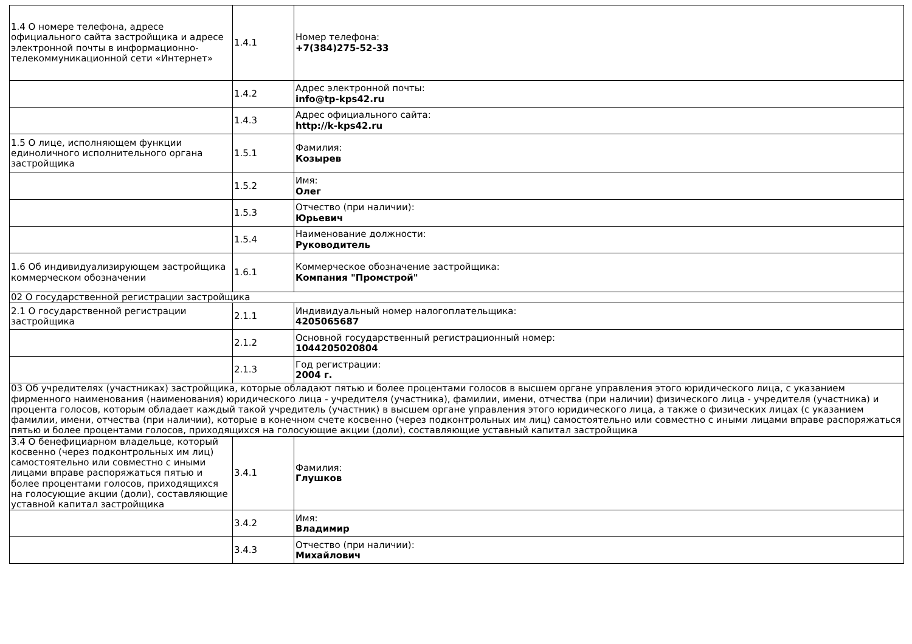| 1.4 О номере телефона, адресе официального сайта застройщика и адресе электронной почты в информационно-телекоммуникационной сети «Интернет» | 1.4.1 | Номер телефона: +7(384)275-52-33 |
| | 1.4.2 | Адрес электронной почты: info@tp-kps42.ru |
| | 1.4.3 | Адрес официального сайта: http://k-kps42.ru |
| 1.5 О лице, исполняющем функции единоличного исполнительного органа застройщика | 1.5.1 | Фамилия: Козырев |
| | 1.5.2 | Имя: Олег |
| | 1.5.3 | Отчество (при наличии): Юрьевич |
| | 1.5.4 | Наименование должности: Руководитель |
| 1.6 Об индивидуализирующем застройщика коммерческом обозначении | 1.6.1 | Коммерческое обозначение застройщика: Компания "Промстрой" |
| 02 О государственной регистрации застройщика | | |
| 2.1 О государственной регистрации застройщика | 2.1.1 | Индивидуальный номер налогоплательщика: 4205065687 |
| | 2.1.2 | Основной государственный регистрационный номер: 1044205020804 |
| | 2.1.3 | Год регистрации: 2004 г. |
| 03 Об учредителях (участниках) застройщика, которые обладают пятью и более процентами голосов в высшем органе управления этого юридического лица, с указанием фирменного наименования (наименования) юридического лица - учредителя (участника), фамилии, имени, отчества (при наличии) физического лица - учредителя (участника) и процента голосов, которым обладает каждый такой учредитель (участник) в высшем органе управления этого юридического лица, а также о физических лицах (с указанием фамилии, имени, отчества (при наличии), которые в конечном счете косвенно (через подконтрольных им лиц) самостоятельно или совместно с иными лицами вправе распоряжаться пятью и более процентами голосов, приходящихся на голосующие акции (доли), составляющие уставный капитал застройщика | | |
| 3.4 О бенефициарном владельце, который косвенно (через подконтрольных им лиц) самостоятельно или совместно с иными лицами вправе распоряжаться пятью и более процентами голосов, приходящихся на голосующие акции (доли), составляющие уставной капитал застройщика | 3.4.1 | Фамилия: Глушков |
| | 3.4.2 | Имя: Владимир |
| | 3.4.3 | Отчество (при наличии): Михайлович |